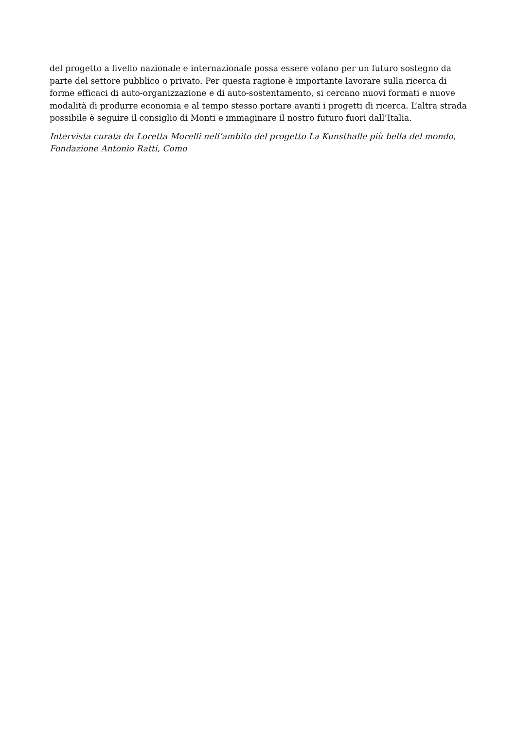del progetto a livello nazionale e internazionale possa essere volano per un futuro sostegno da parte del settore pubblico o privato. Per questa ragione è importante lavorare sulla ricerca di forme efficaci di auto-organizzazione e di auto-sostentamento, si cercano nuovi formati e nuove modalità di produrre economia e al tempo stesso portare avanti i progetti di ricerca. L’altra strada possibile è seguire il consiglio di Monti e immaginare il nostro futuro fuori dall’Italia.
Intervista curata da Loretta Morelli nell’ambito del progetto La Kunsthalle più bella del mondo, Fondazione Antonio Ratti, Como